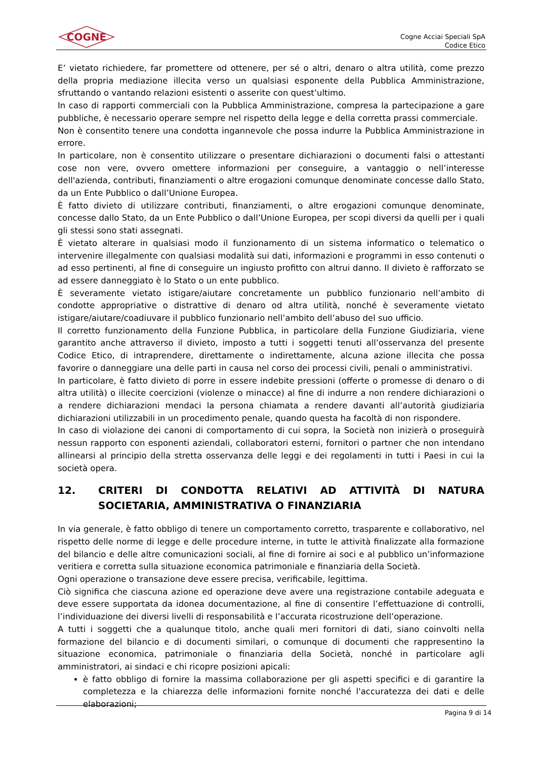COGNE
Cogne Acciai Speciali SpA
Codice Etico
E’ vietato richiedere, far promettere od ottenere, per sé o altri, denaro o altra utilità, come prezzo della propria mediazione illecita verso un qualsiasi esponente della Pubblica Amministrazione, sfruttando o vantando relazioni esistenti o asserite con quest’ultimo.
In caso di rapporti commerciali con la Pubblica Amministrazione, compresa la partecipazione a gare pubbliche, è necessario operare sempre nel rispetto della legge e della corretta prassi commerciale.
Non è consentito tenere una condotta ingannevole che possa indurre la Pubblica Amministrazione in errore.
In particolare, non è consentito utilizzare o presentare dichiarazioni o documenti falsi o attestanti cose non vere, ovvero omettere informazioni per conseguire, a vantaggio o nell’interesse dell'azienda, contributi, finanziamenti o altre erogazioni comunque denominate concesse dallo Stato, da un Ente Pubblico o dall’Unione Europea.
È fatto divieto di utilizzare contributi, finanziamenti, o altre erogazioni comunque denominate, concesse dallo Stato, da un Ente Pubblico o dall’Unione Europea, per scopi diversi da quelli per i quali gli stessi sono stati assegnati.
È vietato alterare in qualsiasi modo il funzionamento di un sistema informatico o telematico o intervenire illegalmente con qualsiasi modalità sui dati, informazioni e programmi in esso contenuti o ad esso pertinenti, al fine di conseguire un ingiusto profitto con altrui danno. Il divieto è rafforzato se ad essere danneggiato è lo Stato o un ente pubblico.
È severamente vietato istigare/aiutare concretamente un pubblico funzionario nell’ambito di condotte appropriative o distrattive di denaro od altra utilità, nonché è severamente vietato istigare/aiutare/coadiuvare il pubblico funzionario nell’ambito dell’abuso del suo ufficio.
Il corretto funzionamento della Funzione Pubblica, in particolare della Funzione Giudiziaria, viene garantito anche attraverso il divieto, imposto a tutti i soggetti tenuti all’osservanza del presente Codice Etico, di intraprendere, direttamente o indirettamente, alcuna azione illecita che possa favorire o danneggiare una delle parti in causa nel corso dei processi civili, penali o amministrativi.
In particolare, è fatto divieto di porre in essere indebite pressioni (offerte o promesse di denaro o di altra utilità) o illecite coercizioni (violenze o minacce) al fine di indurre a non rendere dichiarazioni o a rendere dichiarazioni mendaci la persona chiamata a rendere davanti all’autorità giudiziaria dichiarazioni utilizzabili in un procedimento penale, quando questa ha facoltà di non rispondere.
In caso di violazione dei canoni di comportamento di cui sopra, la Società non inizierà o proseguirà nessun rapporto con esponenti aziendali, collaboratori esterni, fornitori o partner che non intendano allinearsi al principio della stretta osservanza delle leggi e dei regolamenti in tutti i Paesi in cui la società opera.
12. CRITERI DI CONDOTTA RELATIVI AD ATTIVITÀ DI NATURA SOCIETARIA, AMMINISTRATIVA O FINANZIARIA
In via generale, è fatto obbligo di tenere un comportamento corretto, trasparente e collaborativo, nel rispetto delle norme di legge e delle procedure interne, in tutte le attività finalizzate alla formazione del bilancio e delle altre comunicazioni sociali, al fine di fornire ai soci e al pubblico un’informazione veritiera e corretta sulla situazione economica patrimoniale e finanziaria della Società.
Ogni operazione o transazione deve essere precisa, verificabile, legittima.
Ciò significa che ciascuna azione ed operazione deve avere una registrazione contabile adeguata e deve essere supportata da idonea documentazione, al fine di consentire l’effettuazione di controlli, l’individuazione dei diversi livelli di responsabilità e l’accurata ricostruzione dell’operazione.
A tutti i soggetti che a qualunque titolo, anche quali meri fornitori di dati, siano coinvolti nella formazione del bilancio e di documenti similari, o comunque di documenti che rappresentino la situazione economica, patrimoniale o finanziaria della Società, nonché in particolare agli amministratori, ai sindaci e chi ricopre posizioni apicali:
è fatto obbligo di fornire la massima collaborazione per gli aspetti specifici e di garantire la completezza e la chiarezza delle informazioni fornite nonché l'accuratezza dei dati e delle elaborazioni;
Pagina 9 di 14